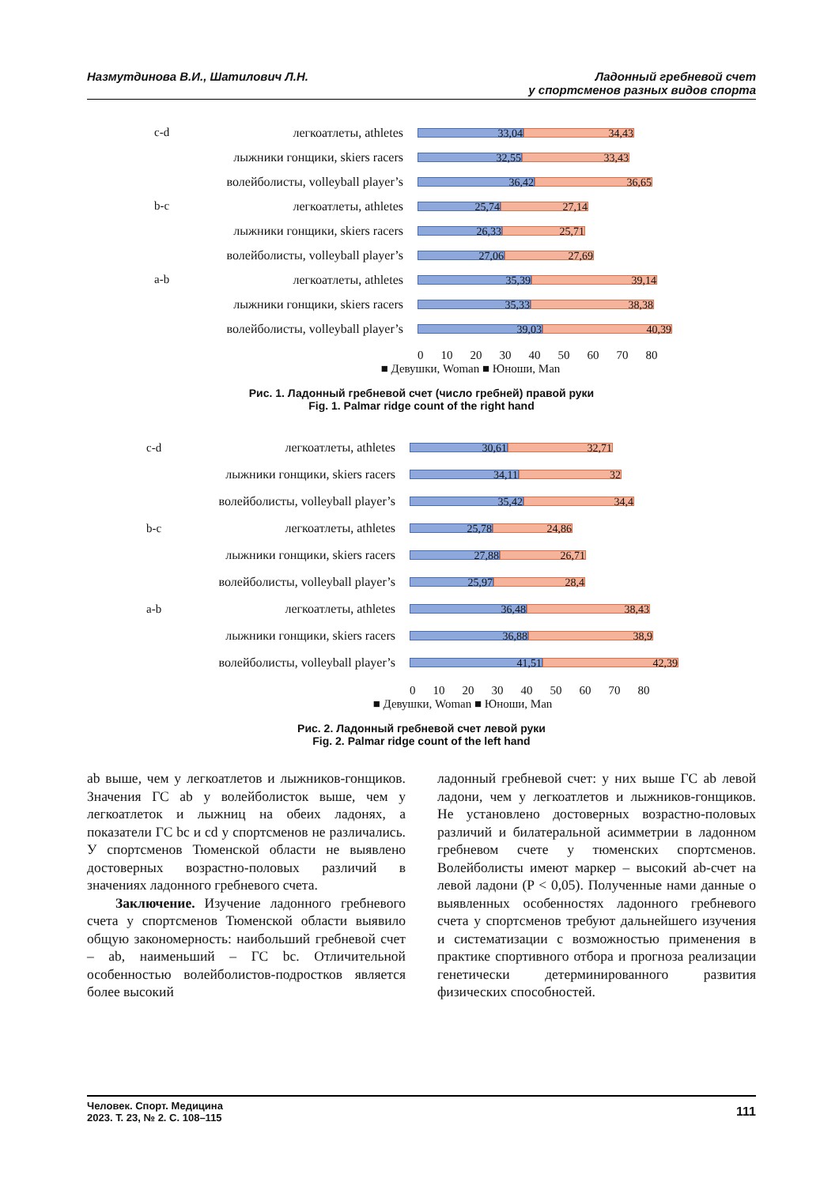Назмутдинова В.И., Шатилович Л.Н.
Ладонный гребневой счет
у спортсменов разных видов спорта
c-d легкоатлеты, athletes
33,04 34,43
лыжники гонщики, skiers racers
32,55 33,43
волейболисты, volleyball player’s
36,42 36,65
b-c легкоатлеты, athletes
25,74 27,14
лыжники гонщики, skiers racers
26,33 25,71
волейболисты, volleyball player’s
27,06 27,69
a-b легкоатлеты, athletes
35,39 39,14
лыжники гонщики, skiers racers
35,33 38,38
волейболисты, volleyball player’s
39,03 40,39
0 10 20 30 40 50 60 70 80
■ Девушки, Woman ■ Юноши, Man
Рис. 1. Ладонный гребневой счет (число гребней) правой руки
Fig. 1. Palmar ridge count of the right hand
c-d легкоатлеты, athletes
30,61 32,71
лыжники гонщики, skiers racers
34,11 32
волейболисты, volleyball player’s
35,42 34,4
b-c легкоатлеты, athletes
25,78 24,86
лыжники гонщики, skiers racers
27,88 26,71
волейболисты, volleyball player’s
25,97 28,4
a-b легкоатлеты, athletes
36,48 38,43
лыжники гонщики, skiers racers
36,88 38,9
волейболисты, volleyball player’s
41,51 42,39
0 10 20 30 40 50 60 70 80
■ Девушки, Woman ■ Юноши, Man
Рис. 2. Ладонный гребневой счет левой руки
Fig. 2. Palmar ridge count of the left hand
ab выше, чем у легкоатлетов и лыжников-гонщиков. Значения ГС ab у волейболисток выше, чем у легкоатлеток и лыжниц на обеих ладонях, а показатели ГС bc и cd у спортсменов не различались. У спортсменов Тюменской области не выявлено достоверных возрастно-половых различий в значениях ладонного гребневого счета.
Заключение. Изучение ладонного гребневого счета у спортсменов Тюменской области выявило общую закономерность: наибольший гребневой счет – ab, наименьший – ГС bc. Отличительной особенностью волейболистов-подростков является более высокий
ладонный гребневой счет: у них выше ГС ab левой ладони, чем у легкоатлетов и лыжников-гонщиков. Не установлено достоверных возрастно-половых различий и билатеральной асимметрии в ладонном гребневом счете у тюменских спортсменов. Волейболисты имеют маркер – высокий ab-счет на левой ладони (P < 0,05). Полученные нами данные о выявленных особенностях ладонного гребневого счета у спортсменов требуют дальнейшего изучения и систематизации с возможностью применения в практике спортивного отбора и прогноза реализации генетически детерминированного развития физических способностей.
Человек. Спорт. Медицина
2023. Т. 23, № 2. С. 108–115
111